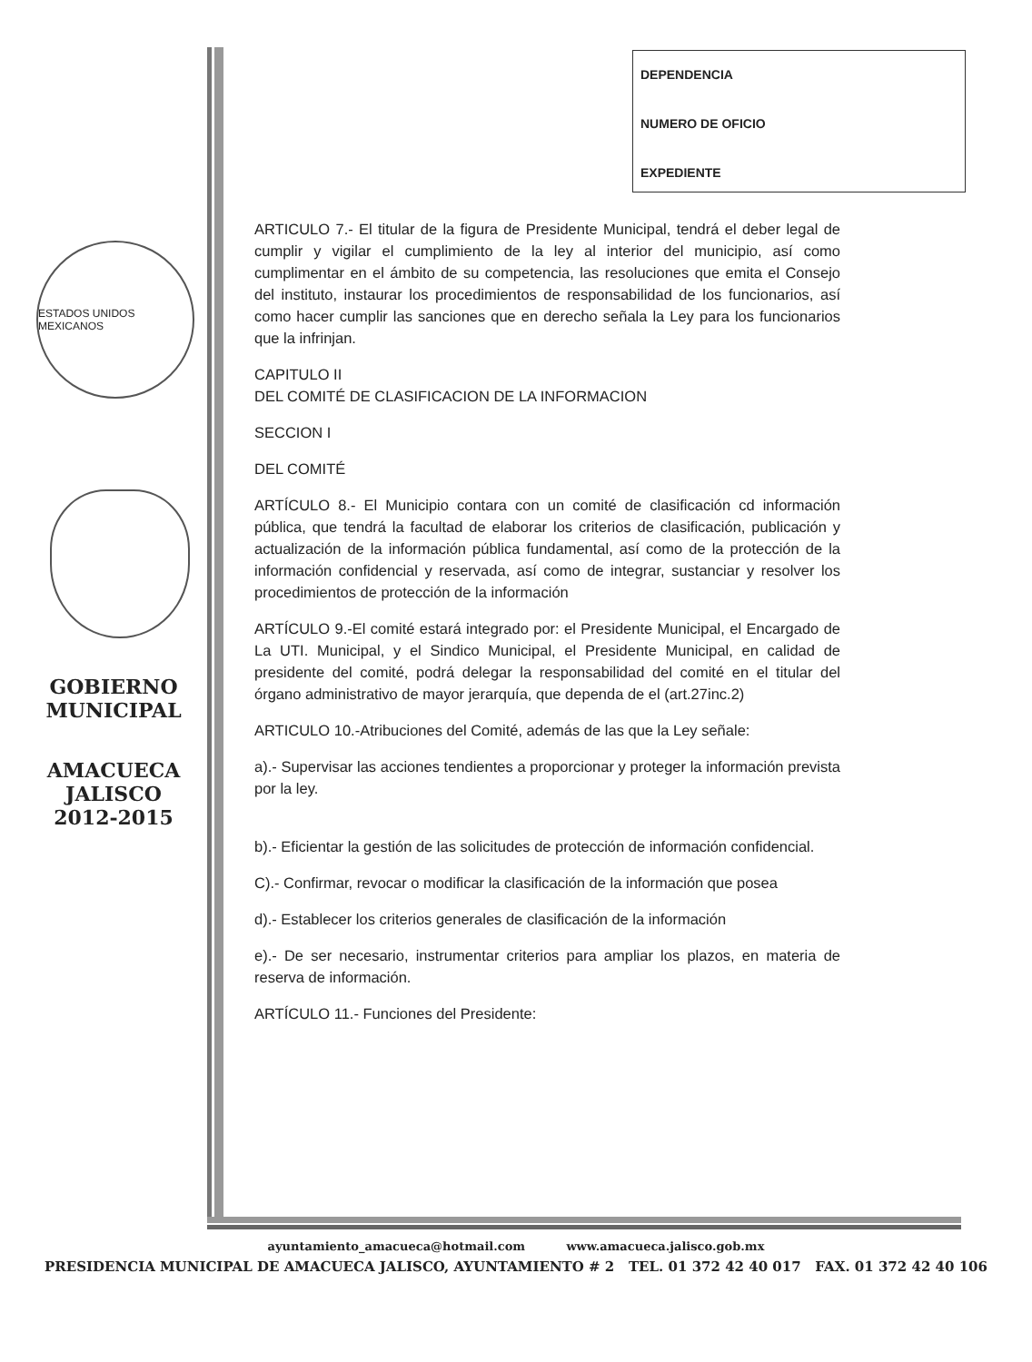ESTADOS UNIDOS MEXICANOS
GOBIERNO
MUNICIPAL
AMACUECA
JALISCO
2012-2015
DEPENDENCIA
NUMERO DE OFICIO
EXPEDIENTE
ARTICULO 7.- El titular de la figura de Presidente Municipal, tendrá el deber legal de cumplir y vigilar el cumplimiento de la ley al interior del municipio, así como cumplimentar en el ámbito de su competencia, las resoluciones que emita el Consejo del instituto, instaurar los procedimientos de responsabilidad de los funcionarios, así como hacer cumplir las sanciones que en derecho señala la Ley para los funcionarios que la infrinjan.
CAPITULO II
DEL COMITÉ DE CLASIFICACION DE LA INFORMACION
SECCION I
DEL COMITÉ
ARTÍCULO 8.- El Municipio contara con un comité de clasificación cd información pública, que tendrá la facultad de elaborar los criterios de clasificación, publicación y actualización de la información pública fundamental, así como de la protección de la información confidencial y reservada, así como de integrar, sustanciar y resolver los procedimientos de protección de la información
ARTÍCULO 9.-El comité estará integrado por: el Presidente Municipal, el Encargado de La UTI. Municipal, y el Sindico Municipal, el Presidente Municipal, en calidad de presidente del comité, podrá delegar la responsabilidad del comité en el titular del órgano administrativo de mayor jerarquía, que dependa de el (art.27inc.2)
ARTICULO 10.-Atribuciones del Comité, además de las que la Ley señale:
a).- Supervisar las acciones tendientes a proporcionar y proteger la información prevista por la ley.
b).- Eficientar la gestión de las solicitudes de protección de información confidencial.
C).- Confirmar, revocar o modificar la clasificación de la información que posea
d).- Establecer los criterios generales de clasificación de la información
e).- De ser necesario, instrumentar criterios para ampliar los plazos, en materia de reserva de información.
ARTÍCULO 11.- Funciones del Presidente:
ayuntamiento_amacueca@hotmail.com www.amacueca.jalisco.gob.mx
PRESIDENCIA MUNICIPAL DE AMACUECA JALISCO, AYUNTAMIENTO # 2 TEL. 01 372 42 40 017 FAX. 01 372 42 40 106